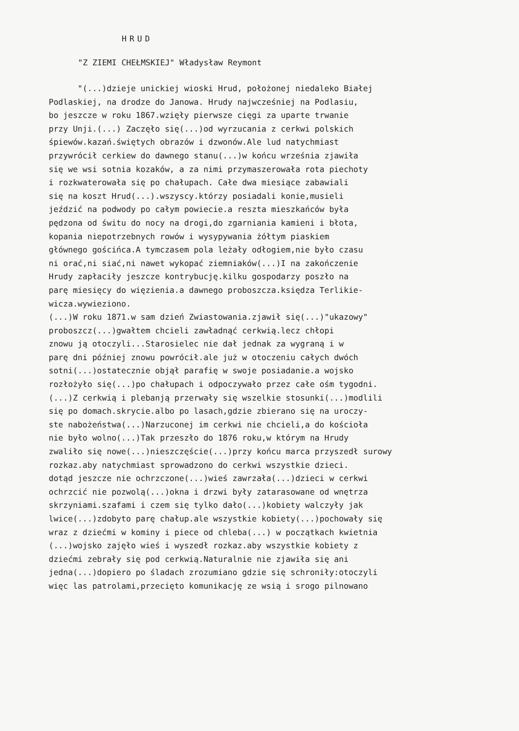HRUD
"Z ZIEMI CHEŁMSKIEJ" Władysław Reymont
"(...)dzieje unickiej wioski Hrud, położonej niedaleko Białej
Podlaskiej, na drodze do Janowa. Hrudy najwcześniej na Podlasiu,
bo jeszcze w roku 1867.wzięły pierwsze cięgi za uparte trwanie
przy Unji.(...) Zaczęło się(...)od wyrzucania z cerkwi polskich
śpiewów.kazań.świętych obrazów i dzwonów.Ale lud natychmiast
przywrócił cerkiew do dawnego stanu(...)w końcu września zjawiła
się we wsi sotnia kozaków, a za nimi przymaszerowała rota piechoty
i rozkwaterowała się po chałupach. Całe dwa miesiące zabawiali
się na koszt Hrud(...).wszyscy.którzy posiadali konie,musieli
jeździć na podwody po całym powiecie.a reszta mieszkańców była
pędzona od świtu do nocy na drogi,do zgarniania kamieni i błota,
kopania niepotrzebnych rowów i wysypywania żółtym piaskiem
głównego gościńca.A tymczasem pola leżały odłogiem,nie było czasu
ni orać,ni siać,ni nawet wykopać ziemniaków(...)I na zakończenie
Hrudy zapłaciły jeszcze kontrybucję.kilku gospodarzy poszło na
parę miesięcy do więzienia.a dawnego proboszcza.księdza Terlikie-
wicza.wywieziono.
(...)W roku 1871.w sam dzień Zwiastowania.zjawił się(...)"ukazowy"
proboszcz(...)gwałtem chcieli zawładnąć cerkwią.lecz chłopi
znowu ją otoczyli...Starosielec nie dał jednak za wygraną i w
parę dni później znowu powrócił.ale już w otoczeniu całych dwóch
sotni(...)ostatecznie objął parafię w swoje posiadanie.a wojsko
rozłożyło się(...)po chałupach i odpoczywało przez całe ośm tygodni.
(...)Z cerkwią i plebanją przerwały się wszelkie stosunki(...)modlili
się po domach.skrycie.albo po lasach,gdzie zbierano się na uroczy-
ste nabożeństwa(...)Narzuconej im cerkwi nie chcieli,a do kościoła
nie było wolno(...)Tak przeszło do 1876 roku,w którym na Hrudy
zwaliło się nowe(...)nieszczęście(...)przy końcu marca przyszedł surowy
rozkaz.aby natychmiast sprowadzono do cerkwi wszystkie dzieci.
dotąd jeszcze nie ochrzczone(...)wieś zawrzała(...)dzieci w cerkwi
ochrzcić nie pozwolą(...)okna i drzwi były zatarasowane od wnętrza
skrzyniami.szafami i czem się tylko dało(...)kobiety walczyły jak
lwice(...)zdobyto parę chałup.ale wszystkie kobiety(...)pochowały się
wraz z dziećmi w kominy i piece od chleba(...) w początkach kwietnia
(...)wojsko zajęło wieś i wyszedł rozkaz.aby wszystkie kobiety z
dziećmi zebrały się pod cerkwią.Naturalnie nie zjawiła się ani
jedna(...)dopiero po śladach zrozumiano gdzie się schroniły:otoczyli
więc las patrolami,przecięto komunikację ze wsią i srogo pilnowano